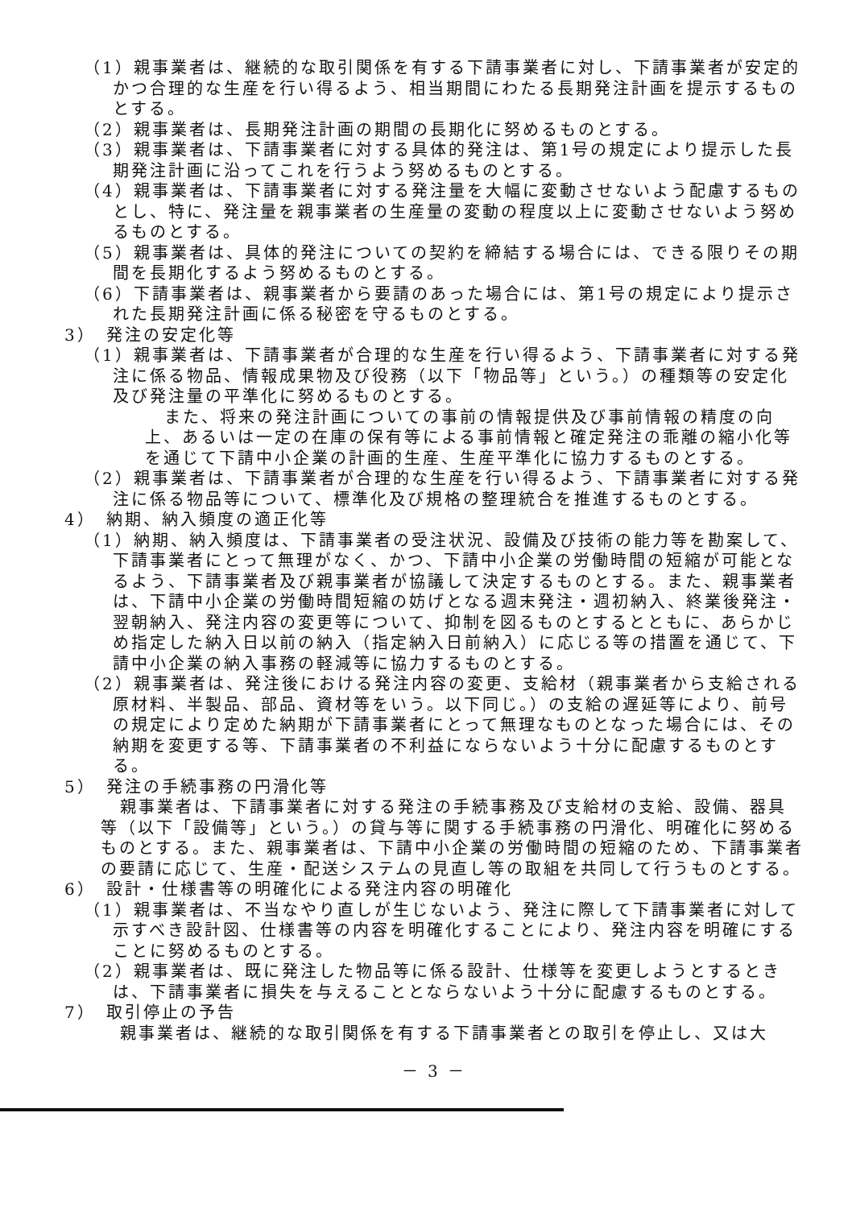（1）親事業者は、継続的な取引関係を有する下請事業者に対し、下請事業者が安定的かつ合理的な生産を行い得るよう、相当期間にわたる長期発注計画を提示するものとする。
（2）親事業者は、長期発注計画の期間の長期化に努めるものとする。
（3）親事業者は、下請事業者に対する具体的発注は、第1号の規定により提示した長期発注計画に沿ってこれを行うよう努めるものとする。
（4）親事業者は、下請事業者に対する発注量を大幅に変動させないよう配慮するものとし、特に、発注量を親事業者の生産量の変動の程度以上に変動させないよう努めるものとする。
（5）親事業者は、具体的発注についての契約を締結する場合には、できる限りその期間を長期化するよう努めるものとする。
（6）下請事業者は、親事業者から要請のあった場合には、第1号の規定により提示された長期発注計画に係る秘密を守るものとする。
3）　発注の安定化等
（1）親事業者は、下請事業者が合理的な生産を行い得るよう、下請事業者に対する発注に係る物品、情報成果物及び役務（以下「物品等」という。）の種類等の安定化及び発注量の平準化に努めるものとする。
また、将来の発注計画についての事前の情報提供及び事前情報の精度の向上、あるいは一定の在庫の保有等による事前情報と確定発注の乖離の縮小化等を通じて下請中小企業の計画的生産、生産平準化に協力するものとする。
（2）親事業者は、下請事業者が合理的な生産を行い得るよう、下請事業者に対する発注に係る物品等について、標準化及び規格の整理統合を推進するものとする。
4）　納期、納入頻度の適正化等
（1）納期、納入頻度は、下請事業者の受注状況、設備及び技術の能力等を勘案して、下請事業者にとって無理がなく、かつ、下請中小企業の労働時間の短縮が可能となるよう、下請事業者及び親事業者が協議して決定するものとする。また、親事業者は、下請中小企業の労働時間短縮の妨げとなる週末発注・週初納入、終業後発注・翌朝納入、発注内容の変更等について、抑制を図るものとするとともに、あらかじめ指定した納入日以前の納入（指定納入日前納入）に応じる等の措置を通じて、下請中小企業の納入事務の軽減等に協力するものとする。
（2）親事業者は、発注後における発注内容の変更、支給材（親事業者から支給される原材料、半製品、部品、資材等をいう。以下同じ。）の支給の遅延等により、前号の規定により定めた納期が下請事業者にとって無理なものとなった場合には、その納期を変更する等、下請事業者の不利益にならないよう十分に配慮するものとする。
5）　発注の手続事務の円滑化等
親事業者は、下請事業者に対する発注の手続事務及び支給材の支給、設備、器具等（以下「設備等」という。）の貸与等に関する手続事務の円滑化、明確化に努めるものとする。また、親事業者は、下請中小企業の労働時間の短縮のため、下請事業者の要請に応じて、生産・配送システムの見直し等の取組を共同して行うものとする。
6）　設計・仕様書等の明確化による発注内容の明確化
（1）親事業者は、不当なやり直しが生じないよう、発注に際して下請事業者に対して示すべき設計図、仕様書等の内容を明確化することにより、発注内容を明確にすることに努めるものとする。
（2）親事業者は、既に発注した物品等に係る設計、仕様等を変更しようとするときは、下請事業者に損失を与えることとならないよう十分に配慮するものとする。
7）　取引停止の予告
親事業者は、継続的な取引関係を有する下請事業者との取引を停止し、又は大
－ 3 －